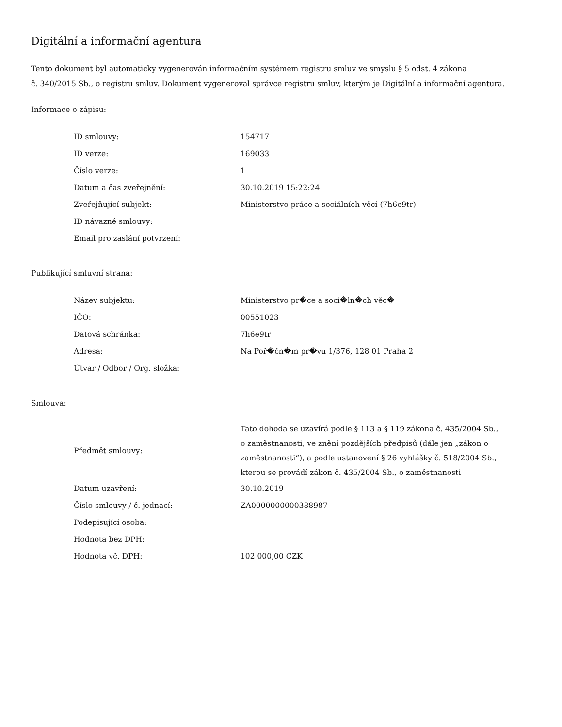Digitální a informační agentura
Tento dokument byl automaticky vygenerován informačním systémem registru smluv ve smyslu § 5 odst. 4 zákona
č. 340/2015 Sb., o registru smluv. Dokument vygeneroval správce registru smluv, kterým je Digitální a informační agentura.
Informace o zápisu:
| ID smlouvy: | 154717 |
| ID verze: | 169033 |
| Číslo verze: | 1 |
| Datum a čas zveřejnění: | 30.10.2019 15:22:24 |
| Zveřejňující subjekt: | Ministerstvo práce a sociálních věcí (7h6e9tr) |
| ID návazné smlouvy: | |
| Email pro zaslání potvrzení: | |
Publikující smluvní strana:
| Název subjektu: | Ministerstvo pr�ce a soci�ln�ch věc� |
| IČO: | 00551023 |
| Datová schránka: | 7h6e9tr |
| Adresa: | Na Poř�čn�m pr�vu 1/376, 128 01 Praha 2 |
| Útvar / Odbor / Org. složka: | |
Smlouva:
| Předmět smlouvy: | Tato dohoda se uzavírá podle § 113 a § 119 zákona č. 435/2004 Sb., o zaměstnanosti, ve znění pozdějších předpisů (dále jen „zákon o zaměstnanosti“), a podle ustanovení § 26 vyhlášky č. 518/2004 Sb., kterou se provádí zákon č. 435/2004 Sb., o zaměstnanosti |
| Datum uzavření: | 30.10.2019 |
| Číslo smlouvy / č. jednací: | ZA0000000000388987 |
| Podepisující osoba: | |
| Hodnota bez DPH: | |
| Hodnota vč. DPH: | 102 000,00 CZK |